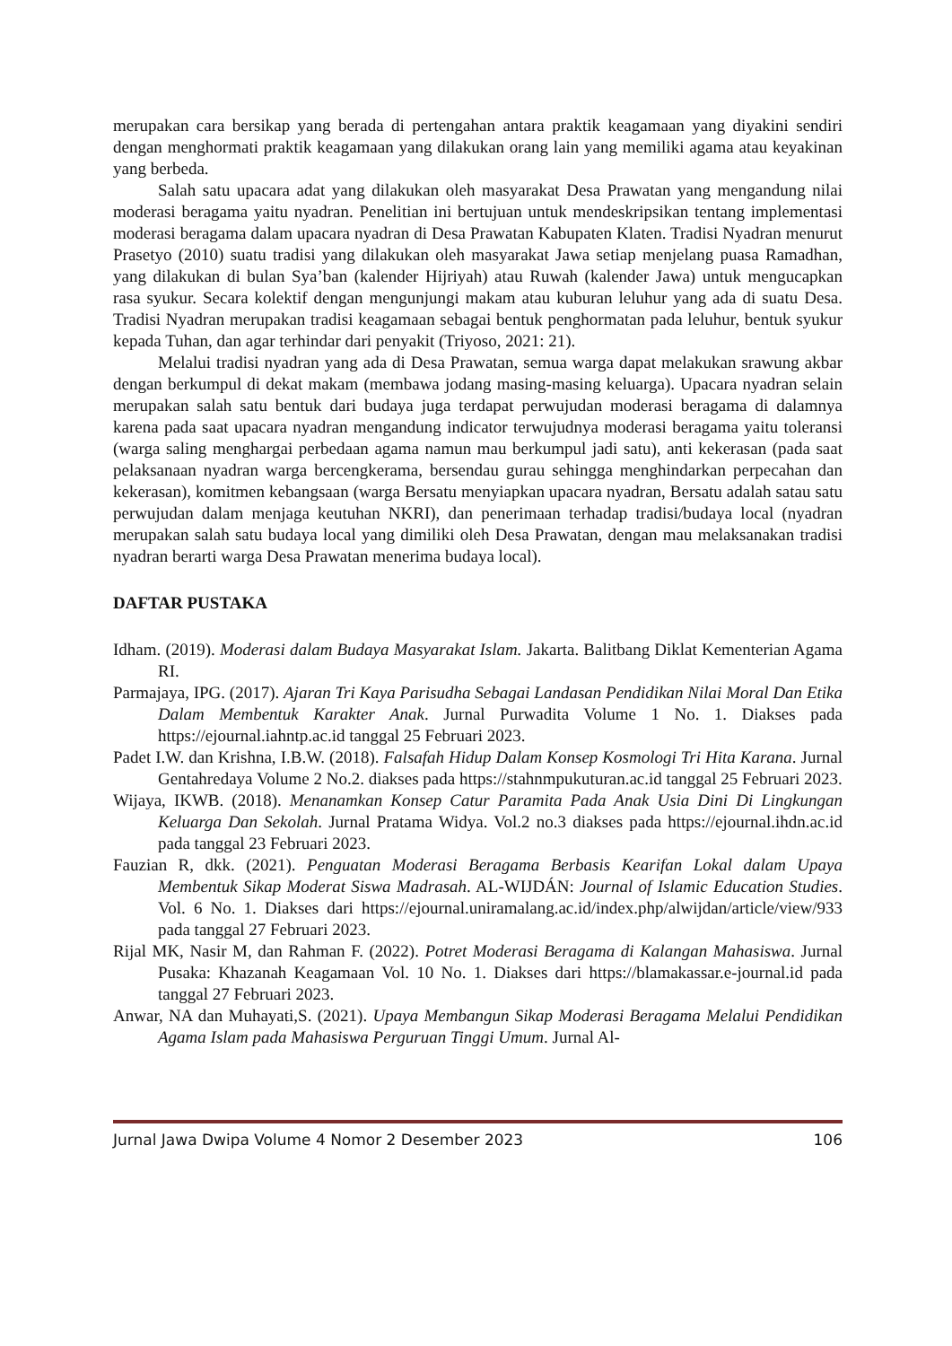merupakan cara bersikap yang berada di pertengahan antara praktik keagamaan yang diyakini sendiri dengan menghormati praktik keagamaan yang dilakukan orang lain yang memiliki agama atau keyakinan yang berbeda.
Salah satu upacara adat yang dilakukan oleh masyarakat Desa Prawatan yang mengandung nilai moderasi beragama yaitu nyadran. Penelitian ini bertujuan untuk mendeskripsikan tentang implementasi moderasi beragama dalam upacara nyadran di Desa Prawatan Kabupaten Klaten. Tradisi Nyadran menurut Prasetyo (2010) suatu tradisi yang dilakukan oleh masyarakat Jawa setiap menjelang puasa Ramadhan, yang dilakukan di bulan Sya’ban (kalender Hijriyah) atau Ruwah (kalender Jawa) untuk mengucapkan rasa syukur. Secara kolektif dengan mengunjungi makam atau kuburan leluhur yang ada di suatu Desa. Tradisi Nyadran merupakan tradisi keagamaan sebagai bentuk penghormatan pada leluhur, bentuk syukur kepada Tuhan, dan agar terhindar dari penyakit (Triyoso, 2021: 21).
Melalui tradisi nyadran yang ada di Desa Prawatan, semua warga dapat melakukan srawung akbar dengan berkumpul di dekat makam (membawa jodang masing-masing keluarga). Upacara nyadran selain merupakan salah satu bentuk dari budaya juga terdapat perwujudan moderasi beragama di dalamnya karena pada saat upacara nyadran mengandung indicator terwujudnya moderasi beragama yaitu toleransi (warga saling menghargai perbedaan agama namun mau berkumpul jadi satu), anti kekerasan (pada saat pelaksanaan nyadran warga bercengkerama, bersendau gurau sehingga menghindarkan perpecahan dan kekerasan), komitmen kebangsaan (warga Bersatu menyiapkan upacara nyadran, Bersatu adalah satau satu perwujudan dalam menjaga keutuhan NKRI), dan penerimaan terhadap tradisi/budaya local (nyadran merupakan salah satu budaya local yang dimiliki oleh Desa Prawatan, dengan mau melaksanakan tradisi nyadran berarti warga Desa Prawatan menerima budaya local).
DAFTAR PUSTAKA
Idham. (2019). Moderasi dalam Budaya Masyarakat Islam. Jakarta. Balitbang Diklat Kementerian Agama RI.
Parmajaya, IPG. (2017). Ajaran Tri Kaya Parisudha Sebagai Landasan Pendidikan Nilai Moral Dan Etika Dalam Membentuk Karakter Anak. Jurnal Purwadita Volume 1 No. 1. Diakses pada https://ejournal.iahntp.ac.id tanggal 25 Februari 2023.
Padet I.W. dan Krishna, I.B.W. (2018). Falsafah Hidup Dalam Konsep Kosmologi Tri Hita Karana. Jurnal Gentahredaya Volume 2 No.2. diakses pada https://stahnmpukuturan.ac.id tanggal 25 Februari 2023.
Wijaya, IKWB. (2018). Menanamkan Konsep Catur Paramita Pada Anak Usia Dini Di Lingkungan Keluarga Dan Sekolah. Jurnal Pratama Widya. Vol.2 no.3 diakses pada https://ejournal.ihdn.ac.id pada tanggal 23 Februari 2023.
Fauzian R, dkk. (2021). Penguatan Moderasi Beragama Berbasis Kearifan Lokal dalam Upaya Membentuk Sikap Moderat Siswa Madrasah. AL-WIJDÁN: Journal of Islamic Education Studies. Vol. 6 No. 1. Diakses dari https://ejournal.uniramalang.ac.id/index.php/alwijdan/article/view/933 pada tanggal 27 Februari 2023.
Rijal MK, Nasir M, dan Rahman F. (2022). Potret Moderasi Beragama di Kalangan Mahasiswa. Jurnal Pusaka: Khazanah Keagamaan Vol. 10 No. 1. Diakses dari https://blamakassar.e-journal.id pada tanggal 27 Februari 2023.
Anwar, NA dan Muhayati,S. (2021). Upaya Membangun Sikap Moderasi Beragama Melalui Pendidikan Agama Islam pada Mahasiswa Perguruan Tinggi Umum. Jurnal Al-
Jurnal Jawa Dwipa Volume 4 Nomor 2 Desember 2023 106